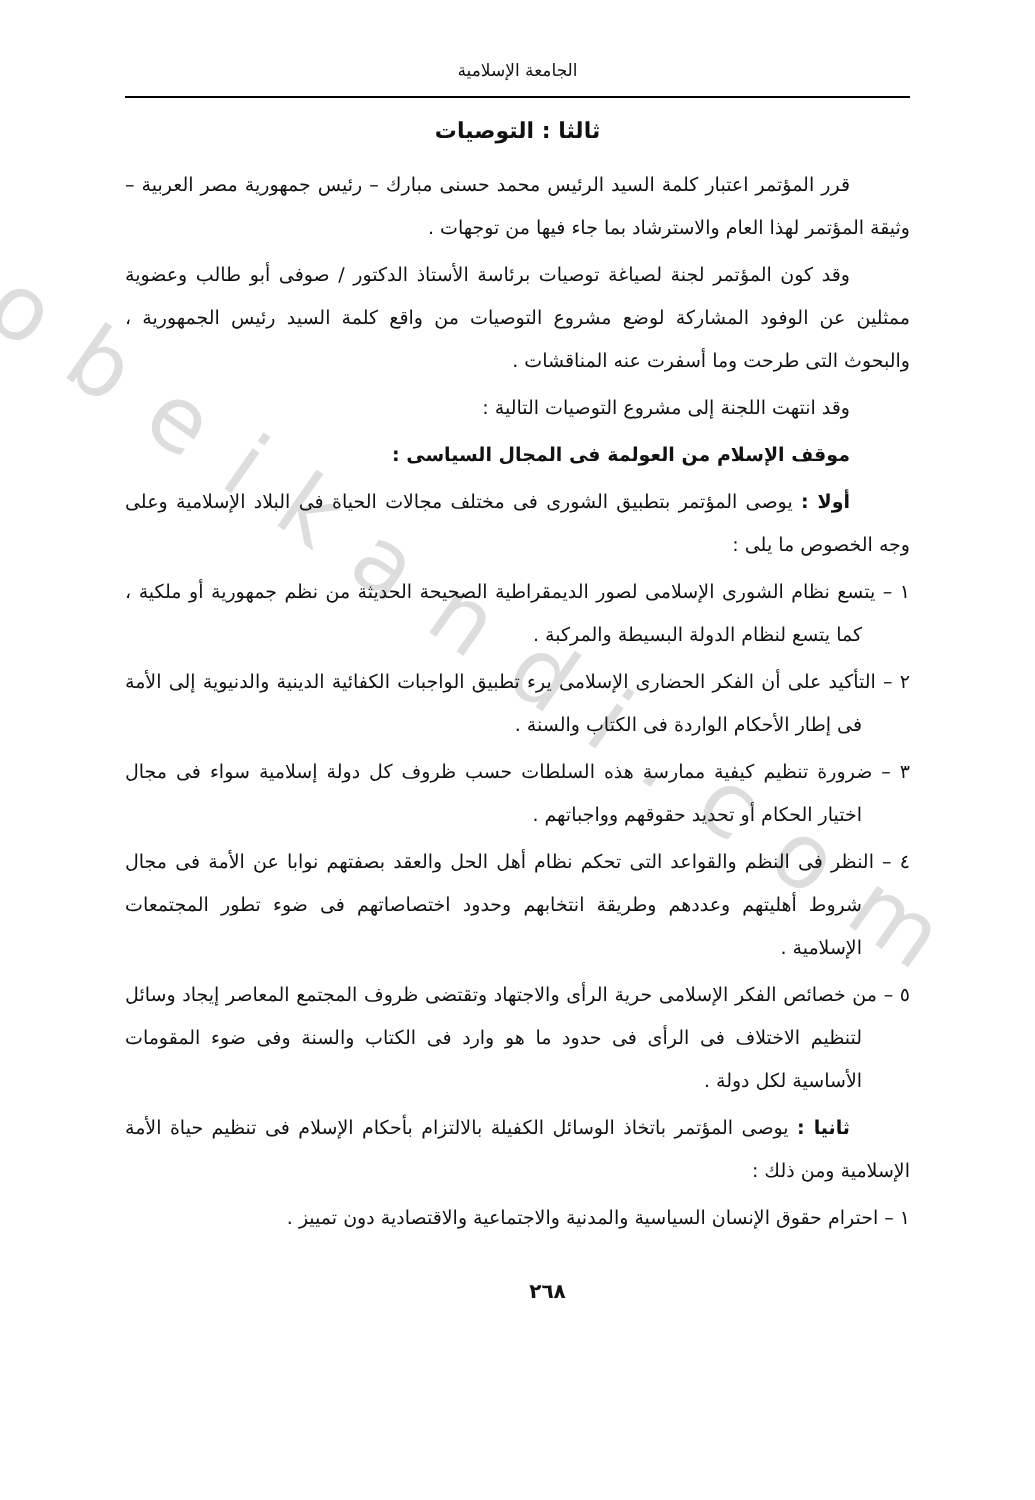obeikandi.com
الجامعة الإسلامية
ثالثا : التوصيات
قرر المؤتمر اعتبار كلمة السيد الرئيس محمد حسنى مبارك – رئيس جمهورية مصر العربية – وثيقة المؤتمر لهذا العام والاسترشاد بما جاء فيها من توجهات .
وقد كون المؤتمر لجنة لصياغة توصيات برئاسة الأستاذ الدكتور / صوفى أبو طالب وعضوية ممثلين عن الوفود المشاركة لوضع مشروع التوصيات من واقع كلمة السيد رئيس الجمهورية ، والبحوث التى طرحت وما أسفرت عنه المناقشات .
وقد انتهت اللجنة إلى مشروع التوصيات التالية :
موقف الإسلام من العولمة فى المجال السياسى :
أولا : يوصى المؤتمر بتطبيق الشورى فى مختلف مجالات الحياة فى البلاد الإسلامية وعلى وجه الخصوص ما يلى :
١ – يتسع نظام الشورى الإسلامى لصور الديمقراطية الصحيحة الحديثة من نظم جمهورية أو ملكية ، كما يتسع لنظام الدولة البسيطة والمركبة .
٢ – التأكيد على أن الفكر الحضارى الإسلامى يرء تطبيق الواجبات الكفائية الدينية والدنيوية إلى الأمة فى إطار الأحكام الواردة فى الكتاب والسنة .
٣ – ضرورة تنظيم كيفية ممارسة هذه السلطات حسب ظروف كل دولة إسلامية سواء فى مجال اختيار الحكام أو تحديد حقوقهم وواجباتهم .
٤ – النظر فى النظم والقواعد التى تحكم نظام أهل الحل والعقد بصفتهم نوابا عن الأمة فى مجال شروط أهليتهم وعددهم وطريقة انتخابهم وحدود اختصاصاتهم فى ضوء تطور المجتمعات الإسلامية .
٥ – من خصائص الفكر الإسلامى حرية الرأى والاجتهاد وتقتضى ظروف المجتمع المعاصر إيجاد وسائل لتنظيم الاختلاف فى الرأى فى حدود ما هو وارد فى الكتاب والسنة وفى ضوء المقومات الأساسية لكل دولة .
ثانيا : يوصى المؤتمر باتخاذ الوسائل الكفيلة بالالتزام بأحكام الإسلام فى تنظيم حياة الأمة الإسلامية ومن ذلك :
١ – احترام حقوق الإنسان السياسية والمدنية والاجتماعية والاقتصادية دون تمييز .
٢٦٨